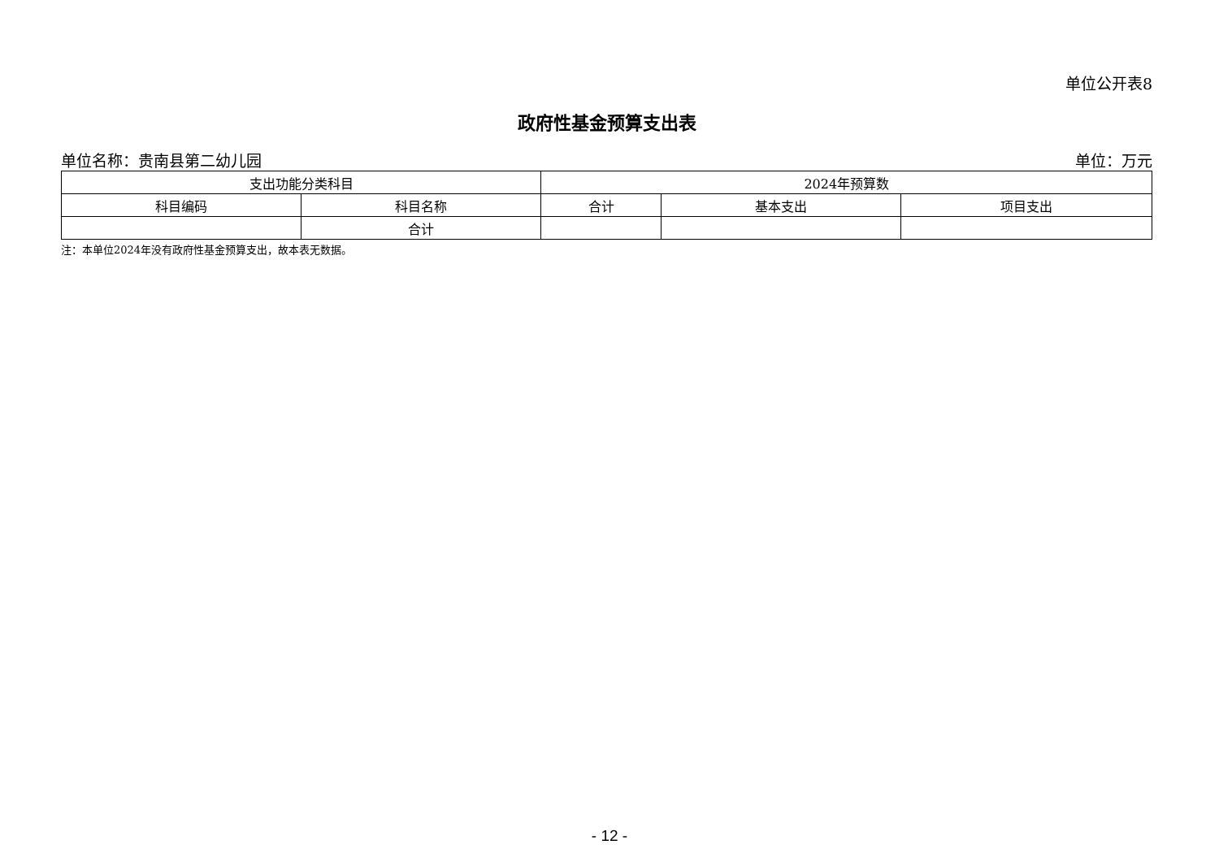单位公开表8
政府性基金预算支出表
单位名称：贵南县第二幼儿园 单位：万元
| 支出功能分类科目 | | 2024年预算数 | | |
| --- | --- | --- | --- | --- |
| 科目编码 | 科目名称 | 合计 | 基本支出 | 项目支出 |
| | 合计 | | | |
注：本单位2024年没有政府性基金预算支出，故本表无数据。
- 12 -